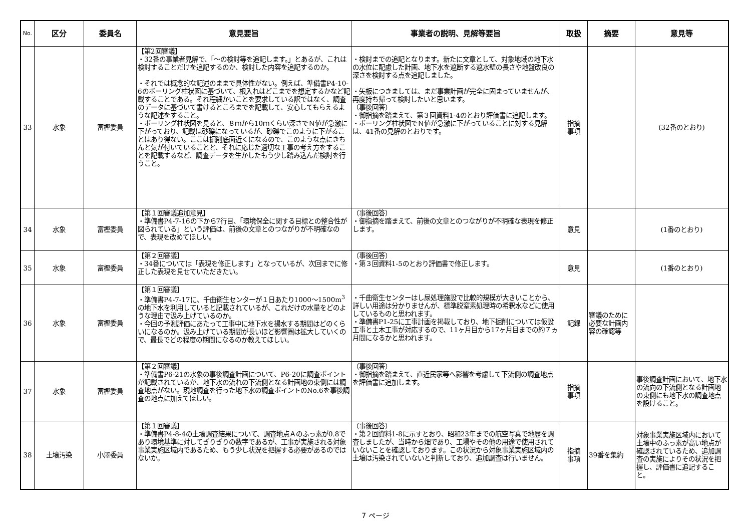| No. | 区分 | 委員名 | 意見要旨 | 事業者の説明、見解等要旨 | 取扱 | 摘要 | 意見等 |
| --- | --- | --- | --- | --- | --- | --- | --- |
| 33 | 水象 | 富樫委員 | 【第2回審議】 ・32番の事業者見解で、「～の検討等を追記します。」とあるが、これは検討することだけを追記するのか、検討した内容を追記するのか。 ・それでは概念的な記述のままで具体性がない。例えば、準備書P4-10-6のボーリング柱状図に基づいて、根入れはどこまでを想定するかなど記載することである。それ程細かいことを要求している訳ではなく、調査のデータに基づいて書けるところまでを記載して、安心してもらえるような記述をすること。 ・ボーリング柱状図を見ると、８ｍから10ｍくらい深さでＮ値が急激に下がっており、記載は砂礫になっているが、砂礫でこのように下がることはあり得ない。ここは掘削底面近くになるので、このような点にきちんと気が付いていることと、それに応じた適切な工事の考え方をすることを記載するなど、調査データを生かしたもう少し踏み込んだ検討を行うこと。 | ・検討までの追記となります。新たに文章として、対象地域の地下水の水位に配慮した計画、地下水を遮断する遮水壁の長さや地盤改良の深さを検討する点を追記しました。 ・矢板につきましては、まだ事業計画が完全に固まっていませんが、再度持ち帰って検討したいと思います。 （事後回答） ・御指摘を踏まえて、第３回資料1-4のとおり評価書に追記します。 ・ボーリング柱状図でＮ値が急激に下がっていることに対する見解は、41番の見解のとおりです。 | 指摘 事項 | | (32番のとおり) |
| 34 | 水象 | 富樫委員 | 【第１回審議追加意見】 ・準備書P4-7-16の下から7行目、「環境保全に関する目標との整合性が図られている」という評価は、前後の文章とのつながりが不明確なので、表現を改めてほしい。 | （事後回答） ・御指摘を踏まえて、前後の文章とのつながりが不明確な表現を修正します。 | 意見 | | (1番のとおり) |
| 35 | 水象 | 富樫委員 | 【第２回審議】 ・34番については「表現を修正します」となっているが、次回までに修正した表現を見せていただきたい。 | （事後回答） ・第３回資料1-5のとおり評価書で修正します。 | 意見 | | (1番のとおり) |
| 36 | 水象 | 富樫委員 | 【第１回審議】 ・準備書P4-7-17に、千曲衛生センターが１日あたり1000～1500m<sup>3</sup>の地下水を利用していると記載されているが、これだけの水量をどのような理由で汲み上げているのか。 ・今回の予測評価にあたって工事中に地下水を揚水する期間はどのくらいになるのか。汲み上げている期間が長いほど影響圏は拡大していくので、最長でどの程度の期間になるのか教えてほしい。 | ・千曲衛生センターはし尿処理施設で比較的規模が大きいことから、詳しい用途は分かりませんが、標準脱窒素処理時の希釈水などに使用しているものと思われます。 ・準備書P1-25に工事計画を掲載しており、地下掘削については仮設工事と土木工事が対応するので、11ヶ月目から17ヶ月目までの約７ヵ月間になるかと思われます。 | 記録 | 審議のために必要な計画内容の確認等 | |
| 37 | 水象 | 富樫委員 | 【第２回審議】 ・準備書P6-21の水象の事後調査計画について、P6-20に調査ポイントが記載されているが、地下水の流れの下流側となる計画地の東側には調査地点がない。現地調査を行った地下水の調査ポイントのNo.6を事後調査の地点に加えてほしい。 | （事後回答） ・御指摘を踏まえて、直近民家等へ影響を考慮して下流側の調査地点を評価書に追加します。 | 指摘 事項 | | 事後調査計画において、地下水の流向の下流側となる計画地の東側にも地下水の調査地点を設けること。 |
| 38 | 土壌汚染 | 小澤委員 | 【第１回審議】 ・準備書P4-8-4の土壌調査結果について、調査地点Ａのふっ素が0.8であり環境基準に対してぎりぎりの数字であるが、工事が実施される対象事業実施区域内であるため、もう少し状況を把握する必要があるのではないか。 | （事後回答） ・第２回資料1-8に示すとおり、昭和23年までの航空写真で地歴を調査しましたが、当時から畑であり、工場やその他の用途で使用されていないことを確認しております。この状況から対象事業実施区域内の土壌は汚染されていないと判断しており、追加調査は行いません。 | 指摘 事項 | 39番を集約 | 対象事業実施区域内において土壌中のふっ素が高い地点が確認されているため、追加調査の実施によりその状況を把握し、評価書に追記すること。 |
7 ページ